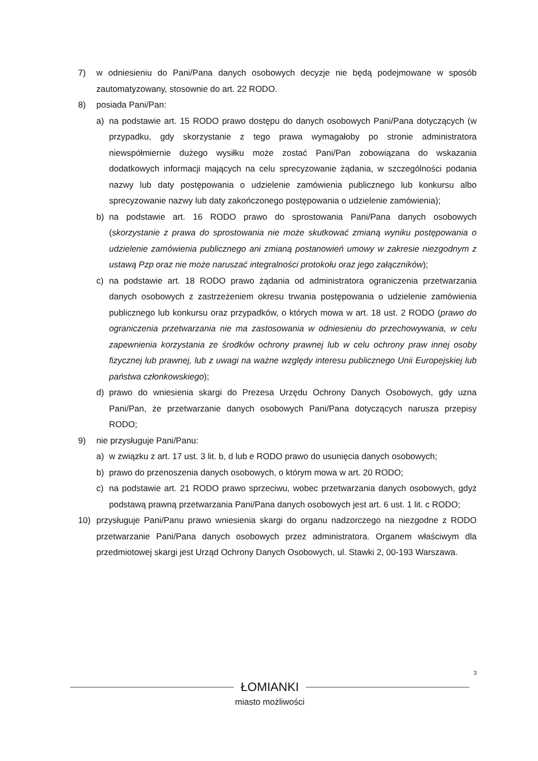7) w odniesieniu do Pani/Pana danych osobowych decyzje nie będą podejmowane w sposób zautomatyzowany, stosownie do art. 22 RODO.
8) posiada Pani/Pan:
a) na podstawie art. 15 RODO prawo dostępu do danych osobowych Pani/Pana dotyczących (w przypadku, gdy skorzystanie z tego prawa wymagałoby po stronie administratora niewspółmiernie dużego wysiłku może zostać Pani/Pan zobowiązana do wskazania dodatkowych informacji mających na celu sprecyzowanie żądania, w szczególności podania nazwy lub daty postępowania o udzielenie zamówienia publicznego lub konkursu albo sprecyzowanie nazwy lub daty zakończonego postępowania o udzielenie zamówienia);
b) na podstawie art. 16 RODO prawo do sprostowania Pani/Pana danych osobowych (skorzystanie z prawa do sprostowania nie może skutkować zmianą wyniku postępowania o udzielenie zamówienia publicznego ani zmianą postanowień umowy w zakresie niezgodnym z ustawą Pzp oraz nie może naruszać integralności protokołu oraz jego załączników);
c) na podstawie art. 18 RODO prawo żądania od administratora ograniczenia przetwarzania danych osobowych z zastrzeżeniem okresu trwania postępowania o udzielenie zamówienia publicznego lub konkursu oraz przypadków, o których mowa w art. 18 ust. 2 RODO (prawo do ograniczenia przetwarzania nie ma zastosowania w odniesieniu do przechowywania, w celu zapewnienia korzystania ze środków ochrony prawnej lub w celu ochrony praw innej osoby fizycznej lub prawnej, lub z uwagi na ważne względy interesu publicznego Unii Europejskiej lub państwa członkowskiego);
d) prawo do wniesienia skargi do Prezesa Urzędu Ochrony Danych Osobowych, gdy uzna Pani/Pan, że przetwarzanie danych osobowych Pani/Pana dotyczących narusza przepisy RODO;
9) nie przysługuje Pani/Panu:
a) w związku z art. 17 ust. 3 lit. b, d lub e RODO prawo do usunięcia danych osobowych;
b) prawo do przenoszenia danych osobowych, o którym mowa w art. 20 RODO;
c) na podstawie art. 21 RODO prawo sprzeciwu, wobec przetwarzania danych osobowych, gdyż podstawą prawną przetwarzania Pani/Pana danych osobowych jest art. 6 ust. 1 lit. c RODO;
10) przysługuje Pani/Panu prawo wniesienia skargi do organu nadzorczego na niezgodne z RODO przetwarzanie Pani/Pana danych osobowych przez administratora. Organem właściwym dla przedmiotowej skargi jest Urząd Ochrony Danych Osobowych, ul. Stawki 2, 00-193 Warszawa.
3
ŁOMIANKI
miasto możliwości